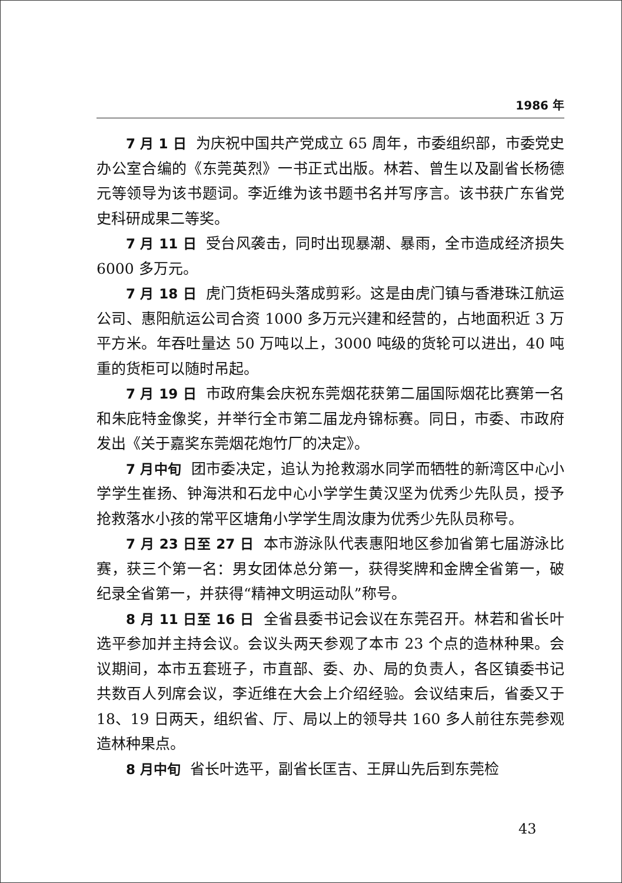1986 年
7 月 1 日 为庆祝中国共产党成立 65 周年，市委组织部，市委党史办公室合编的《东莞英烈》一书正式出版。林若、曾生以及副省长杨德元等领导为该书题词。李近维为该书题书名并写序言。该书获广东省党史科研成果二等奖。
7 月 11 日 受台风袭击，同时出现暴潮、暴雨，全市造成经济损失 6000 多万元。
7 月 18 日 虎门货柜码头落成剪彩。这是由虎门镇与香港珠江航运公司、惠阳航运公司合资 1000 多万元兴建和经营的，占地面积近 3 万平方米。年吞吐量达 50 万吨以上，3000 吨级的货轮可以进出，40 吨重的货柜可以随时吊起。
7 月 19 日 市政府集会庆祝东莞烟花获第二届国际烟花比赛第一名和朱庇特金像奖，并举行全市第二届龙舟锦标赛。同日，市委、市政府发出《关于嘉奖东莞烟花炮竹厂的决定》。
7 月中旬 团市委决定，追认为抢救溺水同学而牺牲的新湾区中心小学学生崔扬、钟海洪和石龙中心小学学生黄汉坚为优秀少先队员，授予抢救落水小孩的常平区塘角小学学生周汝康为优秀少先队员称号。
7 月 23 日至 27 日 本市游泳队代表惠阳地区参加省第七届游泳比赛，获三个第一名：男女团体总分第一，获得奖牌和金牌全省第一，破纪录全省第一，并获得“精神文明运动队”称号。
8 月 11 日至 16 日 全省县委书记会议在东莞召开。林若和省长叶选平参加并主持会议。会议头两天参观了本市 23 个点的造林种果。会议期间，本市五套班子，市直部、委、办、局的负责人，各区镇委书记共数百人列席会议，李近维在大会上介绍经验。会议结束后，省委又于 18、19 日两天，组织省、厅、局以上的领导共 160 多人前往东莞参观造林种果点。
8 月中旬 省长叶选平，副省长匡吉、王屏山先后到东莞检
43